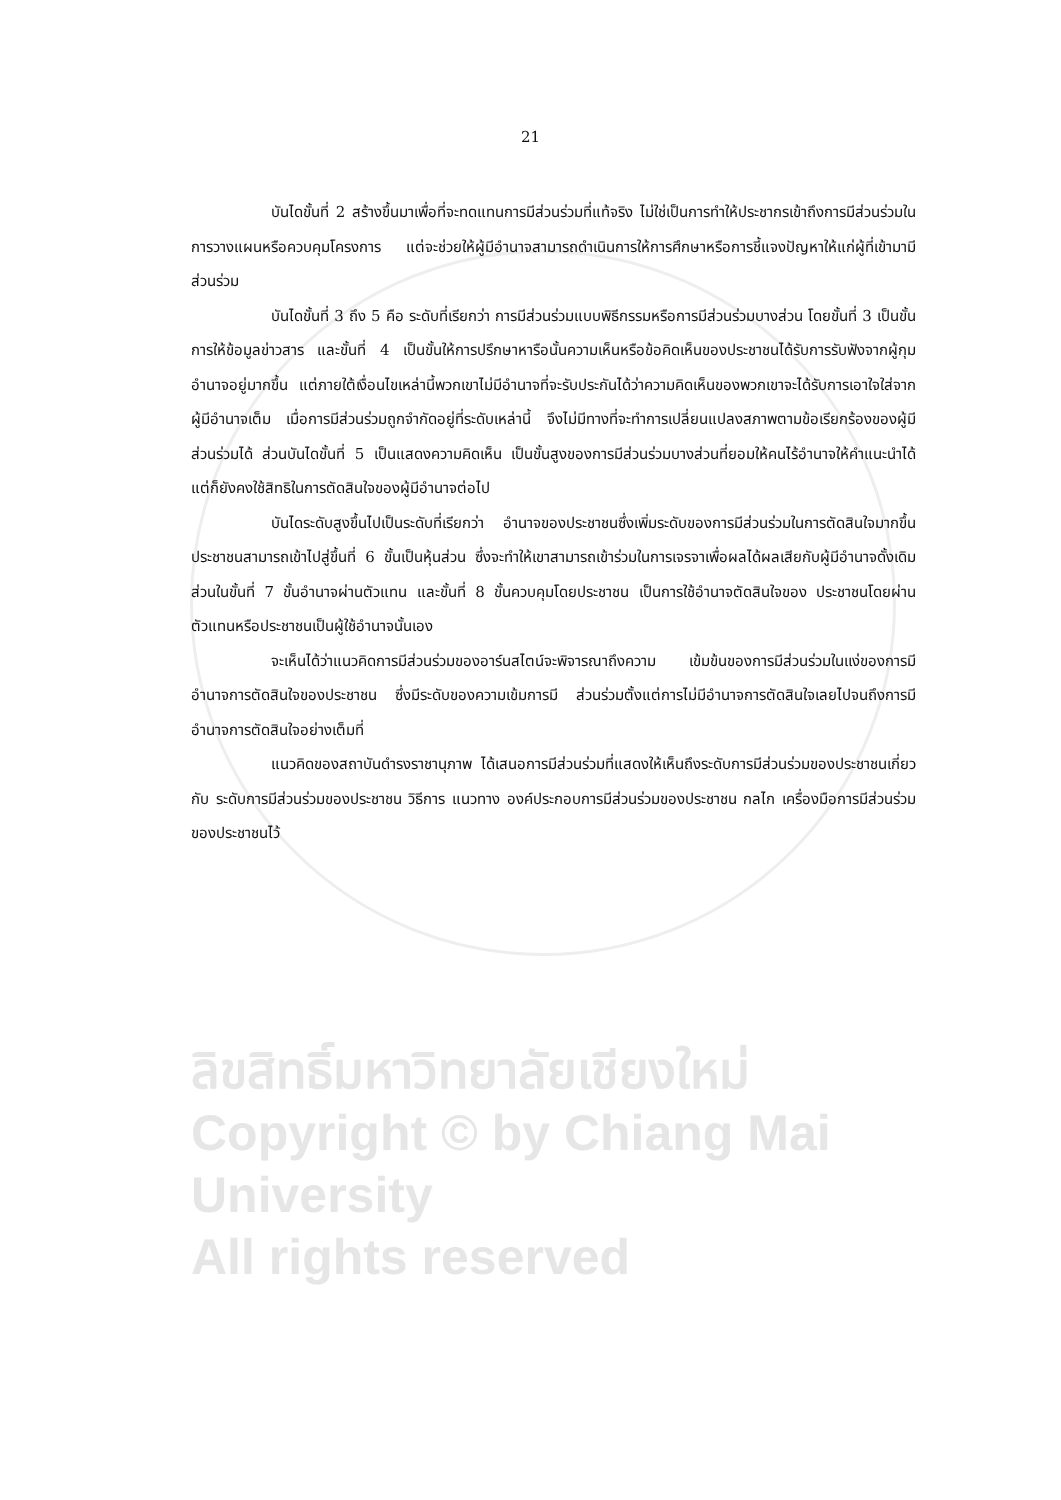21
บันไดขั้นที่ 2 สร้างขึ้นมาเพื่อที่จะทดแทนการมีส่วนร่วมที่แท้จริง ไม่ใช่เป็นการทำให้ประชากรเข้าถึงการมีส่วนร่วมในการวางแผนหรือควบคุมโครงการ แต่จะช่วยให้ผู้มีอำนาจสามารถดำเนินการให้การศึกษาหรือการชี้แจงปัญหาให้แก่ผู้ที่เข้ามามีส่วนร่วม
บันไดขั้นที่ 3 ถึง 5 คือ ระดับที่เรียกว่า การมีส่วนร่วมแบบพิธีกรรมหรือการมีส่วนร่วมบางส่วน โดยขั้นที่ 3 เป็นขั้นการให้ข้อมูลข่าวสาร และขั้นที่ 4 เป็นขั้นให้การปรึกษาหารือนั้นความเห็นหรือข้อคิดเห็นของประชาชนได้รับการรับฟังจากผู้กุมอำนาจอยู่มากขึ้น แต่ภายใต้เงื่อนไขเหล่านี้พวกเขาไม่มีอำนาจที่จะรับประกันได้ว่าความคิดเห็นของพวกเขาจะได้รับการเอาใจใส่จากผู้มีอำนาจเต็ม เมื่อการมีส่วนร่วมถูกจำกัดอยู่ที่ระดับเหล่านี้ จึงไม่มีทางที่จะทำการเปลี่ยนแปลงสภาพตามข้อเรียกร้องของผู้มีส่วนร่วมได้ ส่วนบันไดขั้นที่ 5 เป็นแสดงความคิดเห็น เป็นขั้นสูงของการมีส่วนร่วมบางส่วนที่ยอมให้คนไร้อำนาจให้คำแนะนำได้ แต่ก็ยังคงใช้สิทธิในการตัดสินใจของผู้มีอำนาจต่อไป
บันไดระดับสูงขึ้นไปเป็นระดับที่เรียกว่า อำนาจของประชาชนซึ่งเพิ่มระดับของการมีส่วนร่วมในการตัดสินใจมากขึ้น ประชาชนสามารถเข้าไปสู่ขึ้นที่ 6 ขั้นเป็นหุ้นส่วน ซึ่งจะทำให้เขาสามารถเข้าร่วมในการเจรจาเพื่อผลได้ผลเสียกับผู้มีอำนาจดั้งเดิม ส่วนในขั้นที่ 7 ขั้นอำนาจผ่านตัวแทน และขั้นที่ 8 ขั้นควบคุมโดยประชาชน เป็นการใช้อำนาจตัดสินใจของ ประชาชนโดยผ่านตัวแทนหรือประชาชนเป็นผู้ใช้อำนาจนั้นเอง
จะเห็นได้ว่าแนวคิดการมีส่วนร่วมของอาร์นสไตน์จะพิจารณาถึงความ เข้มข้นของการมีส่วนร่วมในแง่ของการมีอำนาจการตัดสินใจของประชาชน ซึ่งมีระดับของความเข้มการมี ส่วนร่วมตั้งแต่การไม่มีอำนาจการตัดสินใจเลยไปจนถึงการมีอำนาจการตัดสินใจอย่างเต็มที่
แนวคิดของสถาบันดำรงราชานุภาพ ได้เสนอการมีส่วนร่วมที่แสดงให้เห็นถึงระดับการมีส่วนร่วมของประชาชนเกี่ยวกับ ระดับการมีส่วนร่วมของประชาชน วิธีการ แนวทาง องค์ประกอบการมีส่วนร่วมของประชาชน กลไก เครื่องมือการมีส่วนร่วมของประชาชนไว้
ลิขสิทธิ์มหาวิทยาลัยเชียงใหม่
Copyright © by Chiang Mai University
All rights reserved